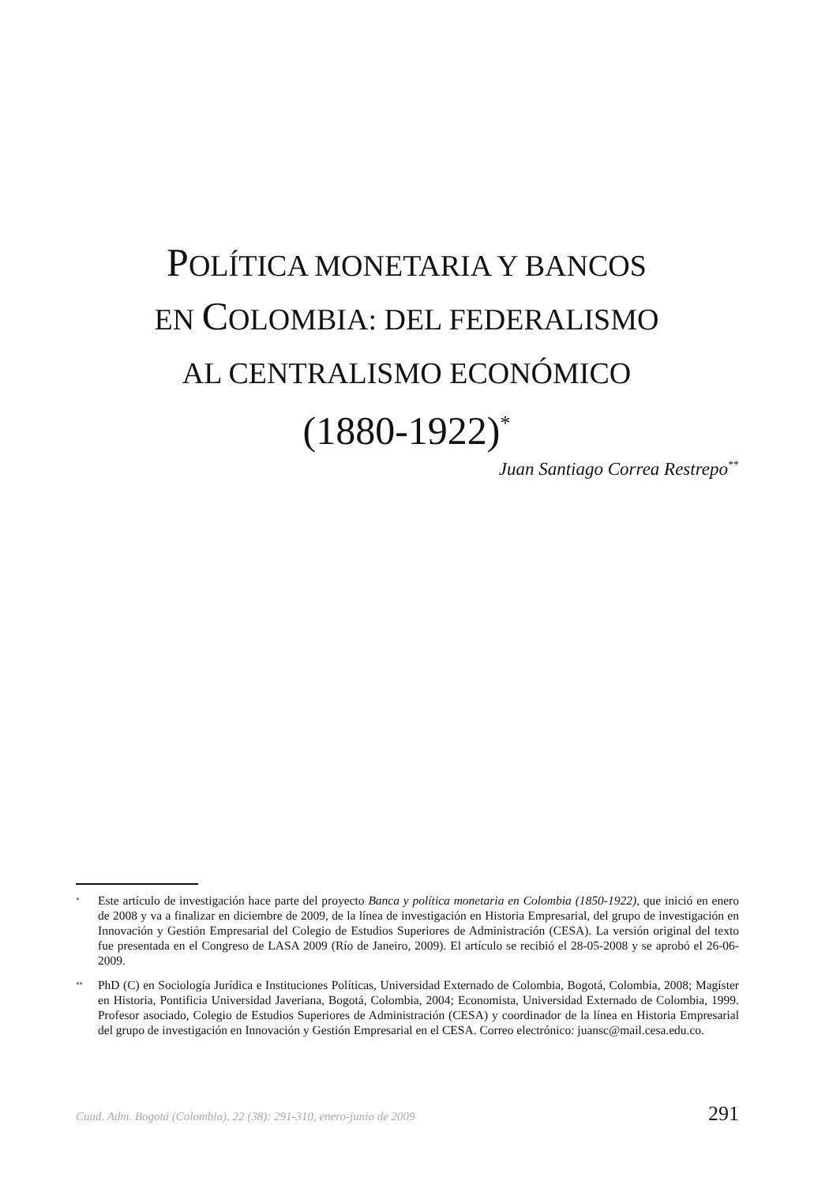POLÍTICA MONETARIA Y BANCOS
EN COLOMBIA: DEL FEDERALISMO
AL CENTRALISMO ECONÓMICO
(1880-1922)<sup>*</sup>
Juan Santiago Correa Restrepo<sup>**</sup>
*
Este artículo de investigación hace parte del proyecto Banca y política monetaria en Colombia (1850-1922), que inició en enero de 2008 y va a finalizar en diciembre de 2009, de la línea de investigación en Historia Empresarial, del grupo de investigación en Innovación y Gestión Empresarial del Colegio de Estudios Superiores de Administración (CESA). La versión original del texto fue presentada en el Congreso de LASA 2009 (Río de Janeiro, 2009). El artículo se recibió el 28-05-2008 y se aprobó el 26-06-2009.
**
PhD (C) en Sociología Jurídica e Instituciones Políticas, Universidad Externado de Colombia, Bogotá, Colombia, 2008; Magíster en Historia, Pontificia Universidad Javeriana, Bogotá, Colombia, 2004; Economista, Universidad Externado de Colombia, 1999. Profesor asociado, Colegio de Estudios Superiores de Administración (CESA) y coordinador de la línea en Historia Empresarial del grupo de investigación en Innovación y Gestión Empresarial en el CESA. Correo electrónico: juansc@mail.cesa.edu.co.
Cuad. Adm. Bogotá (Colombia), 22 (38): 291-310, enero-junio de 2009 291